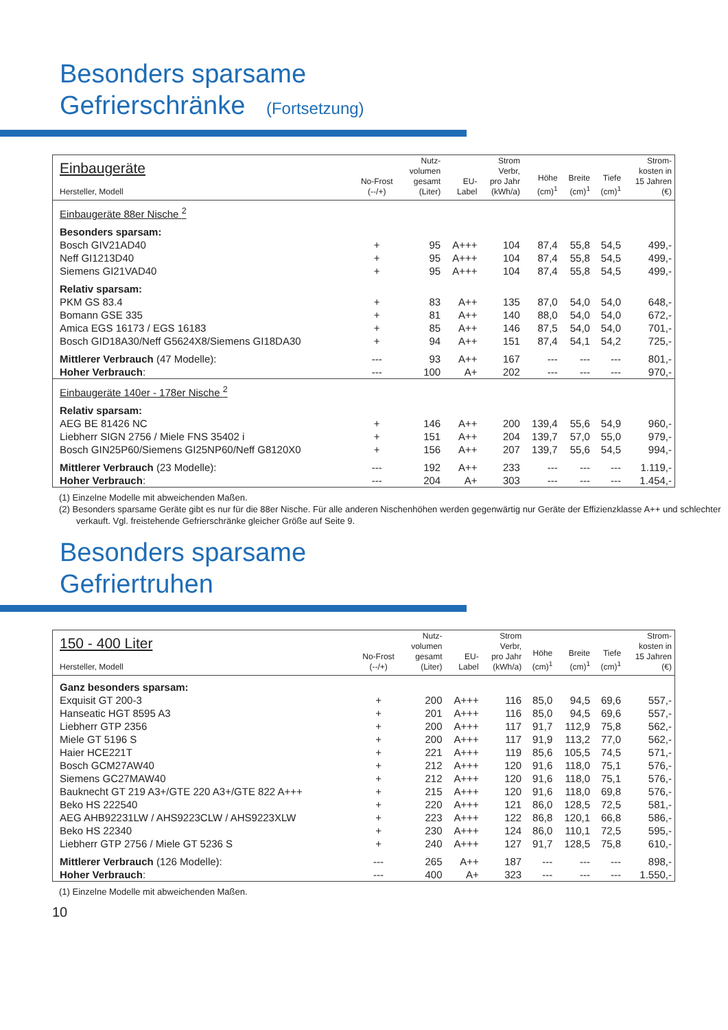Besonders sparsame
Gefrierschränke (Fortsetzung)
| Einbaugeräte Hersteller, Modell | No-Frost (--/+) | Nutz- volumen gesamt (Liter) | EU- Label | Strom Verbr, pro Jahr (kWh/a) | Höhe (cm)<sup>1</sup> | Breite (cm)<sup>1</sup> | Tiefe (cm)<sup>1</sup> | Strom- kosten in 15 Jahren (€) |
| --- | --- | --- | --- | --- | --- | --- | --- | --- |
| Einbaugeräte 88er Nische <sup>2</sup> | | | | | | | | |
| Besonders sparsam: | | | | | | | | |
| Bosch GIV21AD40 | + | 95 | A+++ | 104 | 87,4 | 55,8 | 54,5 | 499,- |
| Neff GI1213D40 | + | 95 | A+++ | 104 | 87,4 | 55,8 | 54,5 | 499,- |
| Siemens GI21VAD40 | + | 95 | A+++ | 104 | 87,4 | 55,8 | 54,5 | 499,- |
| Relativ sparsam: | | | | | | | | |
| PKM GS 83.4 | + | 83 | A++ | 135 | 87,0 | 54,0 | 54,0 | 648,- |
| Bomann GSE 335 | + | 81 | A++ | 140 | 88,0 | 54,0 | 54,0 | 672,- |
| Amica EGS 16173 / EGS 16183 | + | 85 | A++ | 146 | 87,5 | 54,0 | 54,0 | 701,- |
| Bosch GID18A30/Neff G5624X8/Siemens GI18DA30 | + | 94 | A++ | 151 | 87,4 | 54,1 | 54,2 | 725,- |
| Mittlerer Verbrauch (47 Modelle): | --- | 93 | A++ | 167 | --- | --- | --- | 801,- |
| Hoher Verbrauch : | --- | 100 | A+ | 202 | --- | --- | --- | 970,- |
| Einbaugeräte 140er - 178er Nische <sup>2</sup> | | | | | | | | |
| Relativ sparsam: | | | | | | | | |
| AEG BE 81426 NC | + | 146 | A++ | 200 | 139,4 | 55,6 | 54,9 | 960,- |
| Liebherr SIGN 2756 / Miele FNS 35402 i | + | 151 | A++ | 204 | 139,7 | 57,0 | 55,0 | 979,- |
| Bosch GIN25P60/Siemens GI25NP60/Neff G8120X0 | + | 156 | A++ | 207 | 139,7 | 55,6 | 54,5 | 994,- |
| Mittlerer Verbrauch (23 Modelle): | --- | 192 | A++ | 233 | --- | --- | --- | 1.119,- |
| Hoher Verbrauch : | --- | 204 | A+ | 303 | --- | --- | --- | 1.454,- |
(1) Einzelne Modelle mit abweichenden Maßen.
(2) Besonders sparsame Geräte gibt es nur für die 88er Nische. Für alle anderen Nischenhöhen werden gegenwärtig nur Geräte der Effizienzklasse A++ und schlechter verkauft. Vgl. freistehende Gefrierschränke gleicher Größe auf Seite 9.
Besonders sparsame
Gefriertruhen
| 150 - 400 Liter Hersteller, Modell | No-Frost (--/+) | Nutz- volumen gesamt (Liter) | EU- Label | Strom Verbr, pro Jahr (kWh/a) | Höhe (cm)<sup>1</sup> | Breite (cm)<sup>1</sup> | Tiefe (cm)<sup>1</sup> | Strom- kosten in 15 Jahren (€) |
| --- | --- | --- | --- | --- | --- | --- | --- | --- |
| Ganz besonders sparsam: | | | | | | | | |
| Exquisit GT 200-3 | + | 200 | A+++ | 116 | 85,0 | 94,5 | 69,6 | 557,- |
| Hanseatic HGT 8595 A3 | + | 201 | A+++ | 116 | 85,0 | 94,5 | 69,6 | 557,- |
| Liebherr GTP 2356 | + | 200 | A+++ | 117 | 91,7 | 112,9 | 75,8 | 562,- |
| Miele GT 5196 S | + | 200 | A+++ | 117 | 91,9 | 113,2 | 77,0 | 562,- |
| Haier HCE221T | + | 221 | A+++ | 119 | 85,6 | 105,5 | 74,5 | 571,- |
| Bosch GCM27AW40 | + | 212 | A+++ | 120 | 91,6 | 118,0 | 75,1 | 576,- |
| Siemens GC27MAW40 | + | 212 | A+++ | 120 | 91,6 | 118,0 | 75,1 | 576,- |
| Bauknecht GT 219 A3+/GTE 220 A3+/GTE 822 A+++ | + | 215 | A+++ | 120 | 91,6 | 118,0 | 69,8 | 576,- |
| Beko HS 222540 | + | 220 | A+++ | 121 | 86,0 | 128,5 | 72,5 | 581,- |
| AEG AHB92231LW / AHS9223CLW / AHS9223XLW | + | 223 | A+++ | 122 | 86,8 | 120,1 | 66,8 | 586,- |
| Beko HS 22340 | + | 230 | A+++ | 124 | 86,0 | 110,1 | 72,5 | 595,- |
| Liebherr GTP 2756 / Miele GT 5236 S | + | 240 | A+++ | 127 | 91,7 | 128,5 | 75,8 | 610,- |
| Mittlerer Verbrauch (126 Modelle): | --- | 265 | A++ | 187 | --- | --- | --- | 898,- |
| Hoher Verbrauch : | --- | 400 | A+ | 323 | --- | --- | --- | 1.550,- |
(1) Einzelne Modelle mit abweichenden Maßen.
10